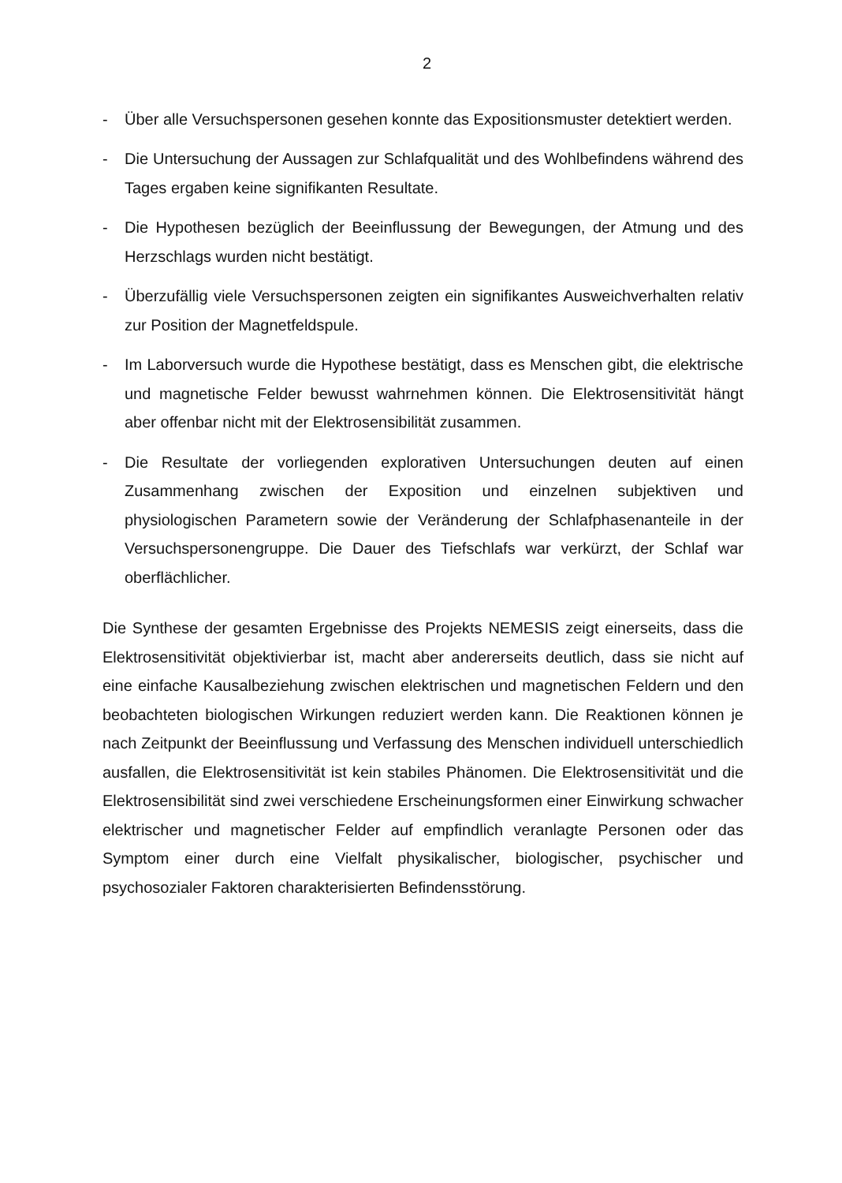2
- Über alle Versuchspersonen gesehen konnte das Expositionsmuster detektiert werden.
- Die Untersuchung der Aussagen zur Schlafqualität und des Wohlbefindens während des Tages ergaben keine signifikanten Resultate.
- Die Hypothesen bezüglich der Beeinflussung der Bewegungen, der Atmung und des Herzschlags wurden nicht bestätigt.
- Überzufällig viele Versuchspersonen zeigten ein signifikantes Ausweichverhalten relativ zur Position der Magnetfeldspule.
- Im Laborversuch wurde die Hypothese bestätigt, dass es Menschen gibt, die elektrische und magnetische Felder bewusst wahrnehmen können. Die Elektrosensitivität hängt aber offenbar nicht mit der Elektrosensibilität zusammen.
- Die Resultate der vorliegenden explorativen Untersuchungen deuten auf einen Zusammenhang zwischen der Exposition und einzelnen subjektiven und physiologischen Parametern sowie der Veränderung der Schlafphasenanteile in der Versuchspersonengruppe. Die Dauer des Tiefschlafs war verkürzt, der Schlaf war oberflächlicher.
Die Synthese der gesamten Ergebnisse des Projekts NEMESIS zeigt einerseits, dass die Elektrosensitivität objektivierbar ist, macht aber andererseits deutlich, dass sie nicht auf eine einfache Kausalbeziehung zwischen elektrischen und magnetischen Feldern und den beobachteten biologischen Wirkungen reduziert werden kann. Die Reaktionen können je nach Zeitpunkt der Beeinflussung und Verfassung des Menschen individuell unterschiedlich ausfallen, die Elektrosensitivität ist kein stabiles Phänomen. Die Elektrosensitivität und die Elektrosensibilität sind zwei verschiedene Erscheinungsformen einer Einwirkung schwacher elektrischer und magnetischer Felder auf empfindlich veranlagte Personen oder das Symptom einer durch eine Vielfalt physikalischer, biologischer, psychischer und psychosozialer Faktoren charakterisierten Befindensstörung.